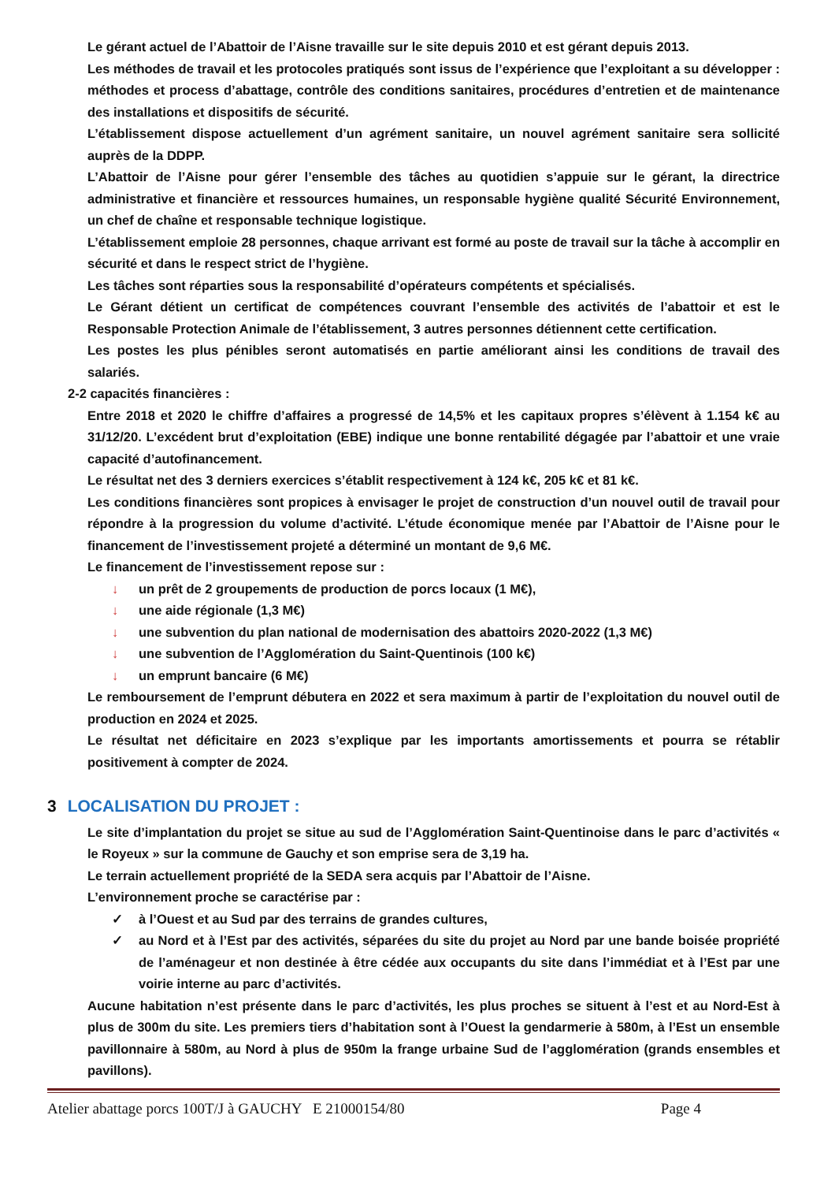Le gérant actuel de l’Abattoir de l’Aisne travaille sur le site depuis 2010 et est gérant depuis 2013.
Les méthodes de travail et les protocoles pratiqués sont issus de l’expérience que l’exploitant a su développer : méthodes et process d’abattage, contrôle des conditions sanitaires, procédures d’entretien et de maintenance des installations et dispositifs de sécurité.
L’établissement dispose actuellement d’un agrément sanitaire, un nouvel agrément sanitaire sera sollicité auprès de la DDPP.
L’Abattoir de l’Aisne pour gérer l’ensemble des tâches au quotidien s’appuie sur le gérant, la directrice administrative et financière et ressources humaines, un responsable hygiène qualité Sécurité Environnement, un chef de chaîne et responsable technique logistique.
L’établissement emploie 28 personnes, chaque arrivant est formé au poste de travail sur la tâche à accomplir en sécurité et dans le respect strict de l’hygiène.
Les tâches sont réparties sous la responsabilité d’opérateurs compétents et spécialisés.
Le Gérant détient un certificat de compétences couvrant l’ensemble des activités de l’abattoir et est le Responsable Protection Animale de l’établissement, 3 autres personnes détiennent cette certification.
Les postes les plus pénibles seront automatisés en partie améliorant ainsi les conditions de travail des salariés.
2-2 capacités financières :
Entre 2018 et 2020 le chiffre d’affaires a progressé de 14,5% et les capitaux propres s’élèvent à 1.154 k€ au 31/12/20. L’excédent brut d’exploitation (EBE) indique une bonne rentabilité dégagée par l’abattoir et une vraie capacité d’autofinancement.
Le résultat net des 3 derniers exercices s’établit respectivement à 124 k€, 205 k€ et 81 k€.
Les conditions financières sont propices à envisager le projet de construction d’un nouvel outil de travail pour répondre à la progression du volume d’activité. L’étude économique menée par l’Abattoir de l’Aisne pour le financement de l’investissement projeté a déterminé un montant de 9,6 M€.
Le financement de l’investissement repose sur :
↓ un prêt de 2 groupements de production de porcs locaux (1 M€),
↓ une aide régionale (1,3 M€)
↓ une subvention du plan national de modernisation des abattoirs 2020-2022 (1,3 M€)
↓ une subvention de l’Agglomération du Saint-Quentinois (100 k€)
↓ un emprunt bancaire (6 M€)
Le remboursement de l’emprunt débutera en 2022 et sera maximum à partir de l’exploitation du nouvel outil de production en 2024 et 2025.
Le résultat net déficitaire en 2023 s’explique par les importants amortissements et pourra se rétablir positivement à compter de 2024.
3 LOCALISATION DU PROJET :
Le site d’implantation du projet se situe au sud de l’Agglomération Saint-Quentinoise dans le parc d’activités « le Royeux » sur la commune de Gauchy et son emprise sera de 3,19 ha.
Le terrain actuellement propriété de la SEDA sera acquis par l’Abattoir de l’Aisne.
L’environnement proche se caractérise par :
✓ à l’Ouest et au Sud par des terrains de grandes cultures,
✓ au Nord et à l’Est par des activités, séparées du site du projet au Nord par une bande boisée propriété de l’aménageur et non destinée à être cédée aux occupants du site dans l’immédiat et à l’Est par une voirie interne au parc d’activités.
Aucune habitation n’est présente dans le parc d’activités, les plus proches se situent à l’est et au Nord-Est à plus de 300m du site. Les premiers tiers d’habitation sont à l’Ouest la gendarmerie à 580m, à l’Est un ensemble pavillonnaire à 580m, au Nord à plus de 950m la frange urbaine Sud de l’agglomération (grands ensembles et pavillons).
Atelier abattage porcs 100T/J à GAUCHY E 21000154/80 Page 4